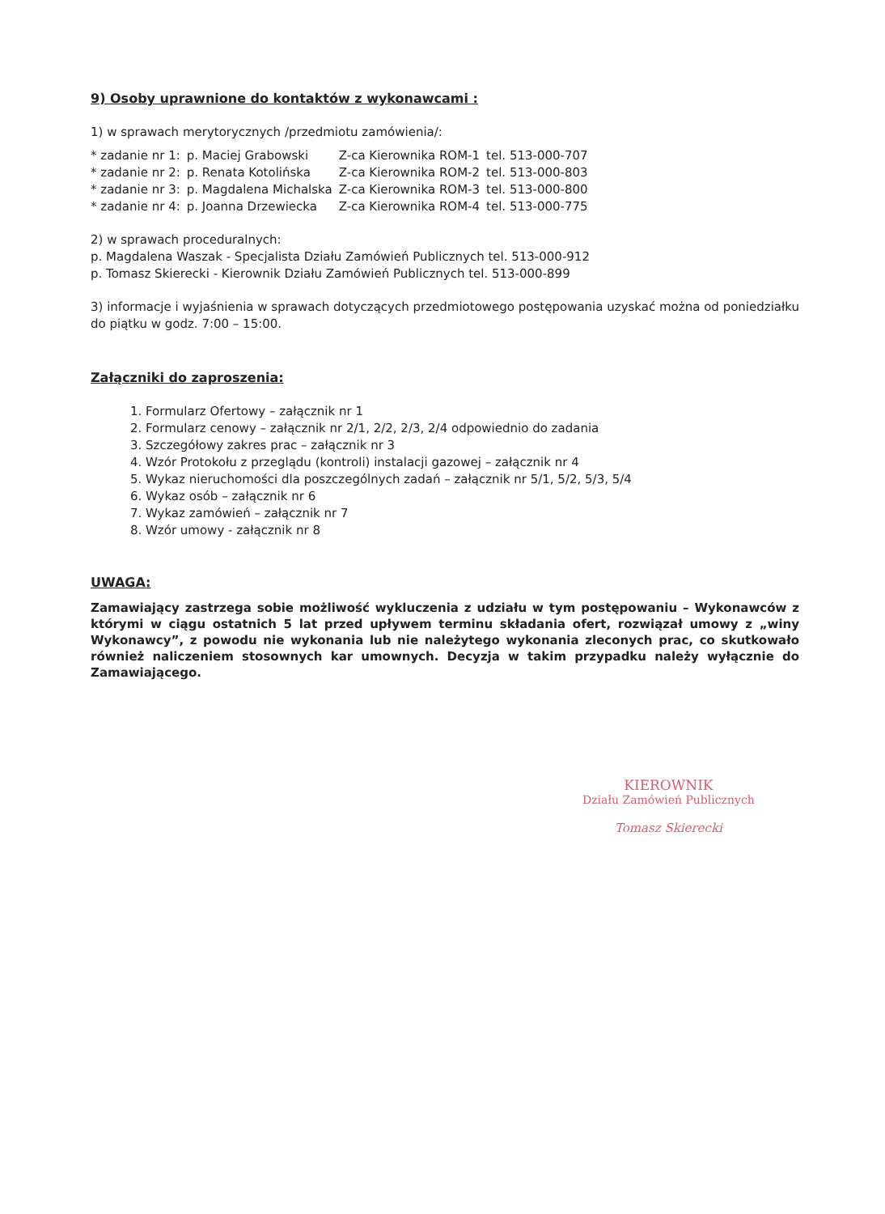9) Osoby uprawnione do kontaktów z wykonawcami :
1) w sprawach merytorycznych /przedmiotu zamówienia/:
| * zadanie nr 1: | p. Maciej Grabowski | Z-ca Kierownika ROM-1 | tel. 513-000-707 |
| * zadanie nr 2: | p. Renata Kotolińska | Z-ca Kierownika ROM-2 | tel. 513-000-803 |
| * zadanie nr 3: | p. Magdalena Michalska | Z-ca Kierownika ROM-3 | tel. 513-000-800 |
| * zadanie nr 4: | p. Joanna Drzewiecka | Z-ca Kierownika ROM-4 | tel. 513-000-775 |
2) w sprawach proceduralnych:
p. Magdalena Waszak - Specjalista Działu Zamówień Publicznych tel. 513-000-912
p. Tomasz Skierecki - Kierownik Działu Zamówień Publicznych tel. 513-000-899
3) informacje i wyjaśnienia w sprawach dotyczących przedmiotowego postępowania uzyskać można od poniedziałku do piątku w godz. 7:00 – 15:00.
Załączniki do zaproszenia:
1. Formularz Ofertowy – załącznik nr 1
2. Formularz cenowy – załącznik nr 2/1, 2/2, 2/3, 2/4 odpowiednio do zadania
3. Szczegółowy zakres prac – załącznik nr 3
4. Wzór Protokołu z przeglądu (kontroli) instalacji gazowej – załącznik nr 4
5. Wykaz nieruchomości dla poszczególnych zadań – załącznik nr 5/1, 5/2, 5/3, 5/4
6. Wykaz osób – załącznik nr 6
7. Wykaz zamówień – załącznik nr 7
8. Wzór umowy - załącznik nr 8
UWAGA:
Zamawiający zastrzega sobie możliwość wykluczenia z udziału w tym postępowaniu – Wykonawców z którymi w ciągu ostatnich 5 lat przed upływem terminu składania ofert, rozwiązał umowy z „winy Wykonawcy”, z powodu nie wykonania lub nie należytego wykonania zleconych prac, co skutkowało również naliczeniem stosownych kar umownych. Decyzja w takim przypadku należy wyłącznie do Zamawiającego.
KIEROWNIK
Działu Zamówień Publicznych
Tomasz Skierecki